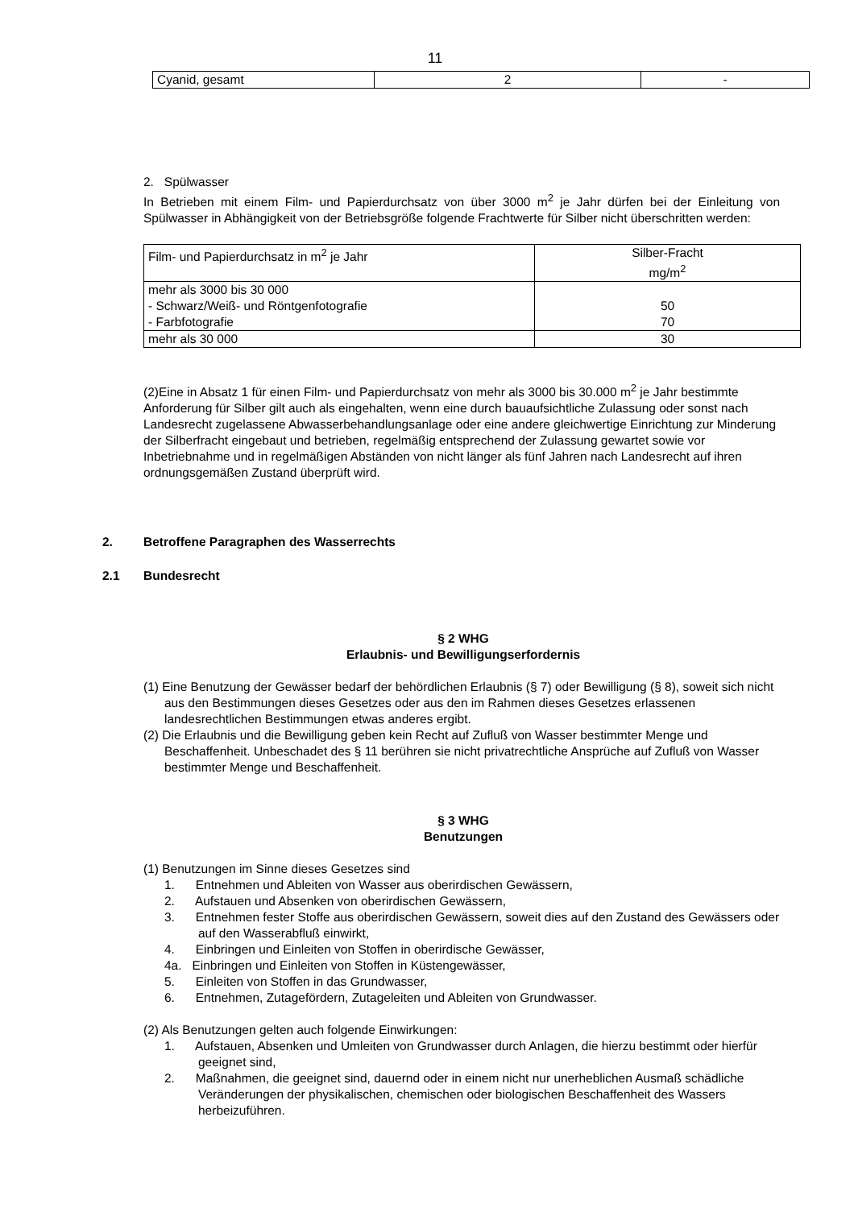11
| Cyanid, gesamt | 2 | - |
2. Spülwasser
In Betrieben mit einem Film- und Papierdurchsatz von über 3000 m<sup>2</sup> je Jahr dürfen bei der Einleitung von Spülwasser in Abhängigkeit von der Betriebsgröße folgende Frachtwerte für Silber nicht überschritten werden:
| Film- und Papierdurchsatz in m<sup>2</sup> je Jahr | Silber-Fracht mg/m<sup>2</sup> |
| mehr als 3000 bis 30 000 - Schwarz/Weiß- und Röntgenfotografie - Farbfotografie | 50 70 |
| mehr als 30 000 | 30 |
(2)Eine in Absatz 1 für einen Film- und Papierdurchsatz von mehr als 3000 bis 30.000 m<sup>2</sup> je Jahr bestimmte Anforderung für Silber gilt auch als eingehalten, wenn eine durch bauaufsichtliche Zulassung oder sonst nach Landesrecht zugelassene Abwasserbehandlungsanlage oder eine andere gleichwertige Einrichtung zur Minderung der Silberfracht eingebaut und betrieben, regelmäßig entsprechend der Zulassung gewartet sowie vor Inbetriebnahme und in regelmäßigen Abständen von nicht länger als fünf Jahren nach Landesrecht auf ihren ordnungsgemäßen Zustand überprüft wird.
2. Betroffene Paragraphen des Wasserrechts
2.1 Bundesrecht
§ 2 WHG
Erlaubnis- und Bewilligungserfordernis
(1) Eine Benutzung der Gewässer bedarf der behördlichen Erlaubnis (§ 7) oder Bewilligung (§ 8), soweit sich nicht aus den Bestimmungen dieses Gesetzes oder aus den im Rahmen dieses Gesetzes erlassenen landesrechtlichen Bestimmungen etwas anderes ergibt.
(2) Die Erlaubnis und die Bewilligung geben kein Recht auf Zufluß von Wasser bestimmter Menge und Beschaffenheit. Unbeschadet des § 11 berühren sie nicht privatrechtliche Ansprüche auf Zufluß von Wasser bestimmter Menge und Beschaffenheit.
§ 3 WHG
Benutzungen
(1) Benutzungen im Sinne dieses Gesetzes sind
1. Entnehmen und Ableiten von Wasser aus oberirdischen Gewässern,
2. Aufstauen und Absenken von oberirdischen Gewässern,
3. Entnehmen fester Stoffe aus oberirdischen Gewässern, soweit dies auf den Zustand des Gewässers oder auf den Wasserabfluß einwirkt,
4. Einbringen und Einleiten von Stoffen in oberirdische Gewässer,
4a. Einbringen und Einleiten von Stoffen in Küstengewässer,
5. Einleiten von Stoffen in das Grundwasser,
6. Entnehmen, Zutagefördern, Zutageleiten und Ableiten von Grundwasser.
(2) Als Benutzungen gelten auch folgende Einwirkungen:
1. Aufstauen, Absenken und Umleiten von Grundwasser durch Anlagen, die hierzu bestimmt oder hierfür geeignet sind,
2. Maßnahmen, die geeignet sind, dauernd oder in einem nicht nur unerheblichen Ausmaß schädliche Veränderungen der physikalischen, chemischen oder biologischen Beschaffenheit des Wassers herbeizuführen.